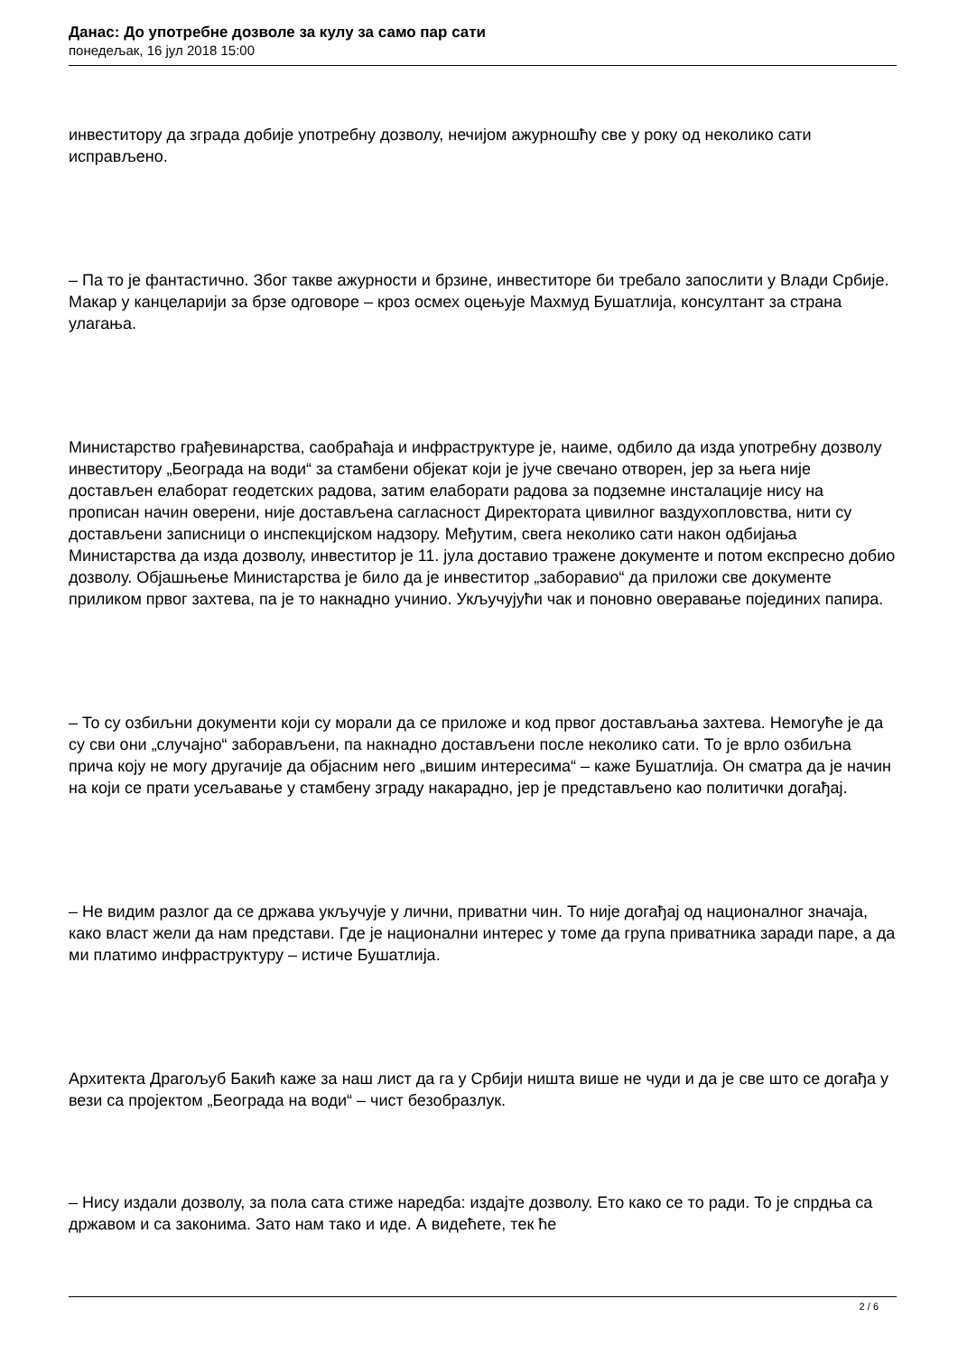Данас: До употребне дозволе за кулу за само пар сати
понедељак, 16 јул 2018 15:00
инвеститору да зграда добије употребну дозволу, нечијом ажурношћу све у року од неколико сати исправљено.
– Па то је фантастично. Због такве ажурности и брзине, инвеститоре би требало запослити у Влади Србије. Макар у канцеларији за брзе одговоре – кроз осмех оцењује Махмуд Бушатлија, консултант за страна улагања.
Министарство грађевинарства, саобраћаја и инфраструктуре је, наиме, одбило да изда употребну дозволу инвеститору „Београда на води“ за стамбени објекат који је јуче свечано отворен, јер за њега није достављен елаборат геодетских радова, затим елаборати радова за подземне инсталације нису на прописан начин оверени, није достављена сагласност Директората цивилног ваздухопловства, нити су достављени записници о инспекцијском надзору. Међутим, свега неколико сати након одбијања Министарства да изда дозволу, инвеститор је 11. јула доставио тражене документе и потом експресно добио дозволу. Објашњење Министарства је било да је инвеститор „заборавио“ да приложи све документе приликом првог захтева, па је то накнадно учинио. Укључујући чак и поновно оверавање појединих папира.
– То су озбиљни документи који су морали да се приложе и код првог достављања захтева. Немогуће је да су сви они „случајно“ заборављени, па накнадно достављени после неколико сати. То је врло озбиљна прича коју не могу другачије да објасним него „вишим интересима“ – каже Бушатлија. Он сматра да је начин на који се прати усељавање у стамбену зграду накарадно, јер је представљено као политички догађај.
– Не видим разлог да се држава укључује у лични, приватни чин. То није догађај од националног значаја, како власт жели да нам представи. Где је национални интерес у томе да група приватника заради паре, а да ми платимо инфраструктуру – истиче Бушатлија.
Архитекта Драгољуб Бакић каже за наш лист да га у Србији ништа више не чуди и да је све што се догађа у вези са пројектом „Београда на води“ – чист безобразлук.
– Нису издали дозволу, за пола сата стиже наредба: издајте дозволу. Ето како се то ради. То је спрдња са државом и са законима. Зато нам тако и иде. А видећете, тек ће
2 / 6